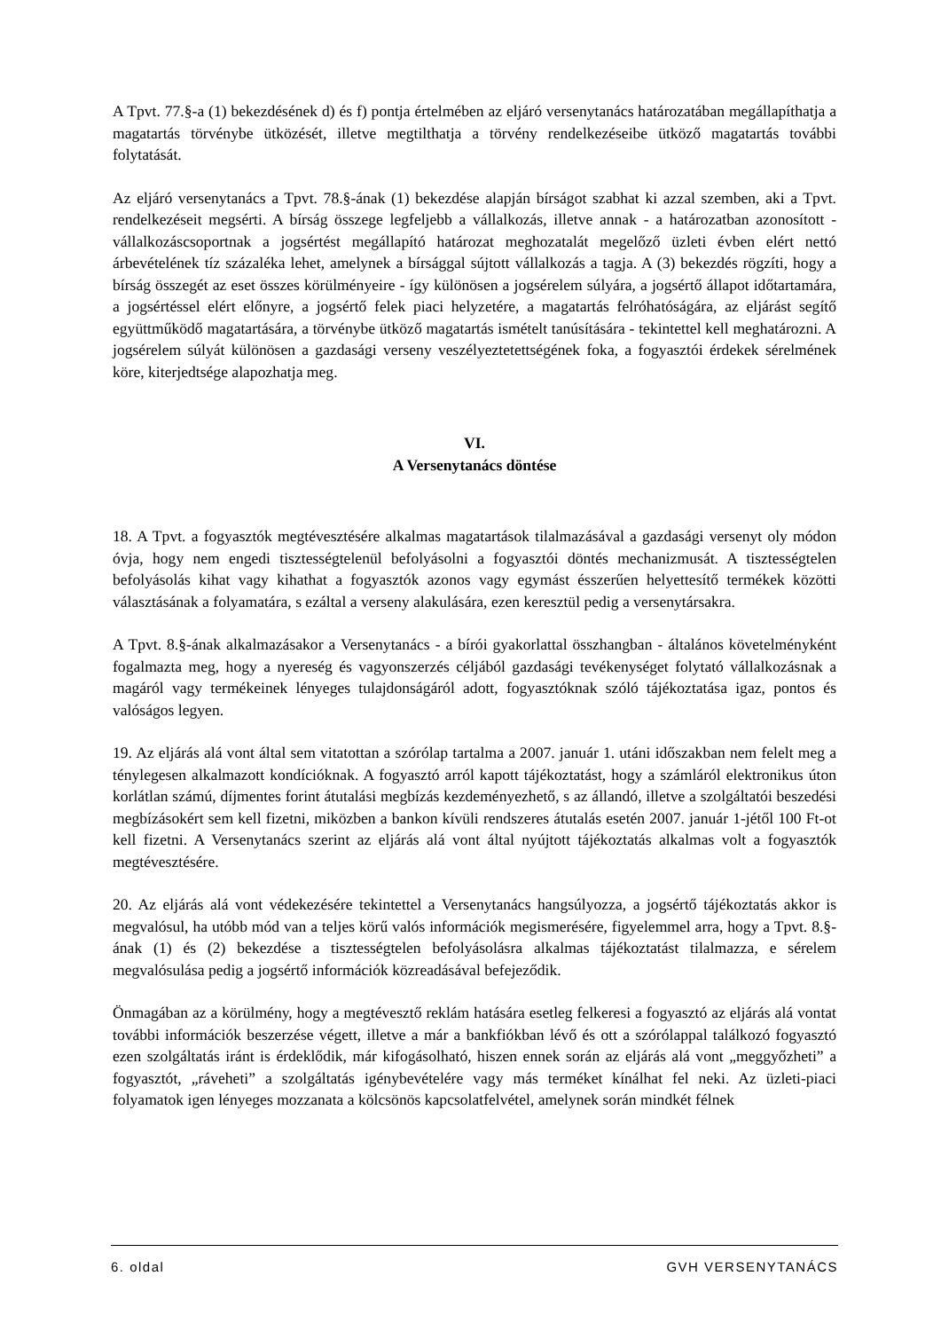A Tpvt. 77.§-a (1) bekezdésének d) és f) pontja értelmében az eljáró versenytanács határozatában megállapíthatja a magatartás törvénybe ütközését, illetve megtilthatja a törvény rendelkezéseibe ütköző magatartás további folytatását.
Az eljáró versenytanács a Tpvt. 78.§-ának (1) bekezdése alapján bírságot szabhat ki azzal szemben, aki a Tpvt. rendelkezéseit megsérti. A bírság összege legfeljebb a vállalkozás, illetve annak - a határozatban azonosított - vállalkozáscsoportnak a jogsértést megállapító határozat meghozatalát megelőző üzleti évben elért nettó árbevételének tíz százaléka lehet, amelynek a bírsággal sújtott vállalkozás a tagja. A (3) bekezdés rögzíti, hogy a bírság összegét az eset összes körülményeire - így különösen a jogsérelem súlyára, a jogsértő állapot időtartamára, a jogsértéssel elért előnyre, a jogsértő felek piaci helyzetére, a magatartás felróhatóságára, az eljárást segítő együttműködő magatartására, a törvénybe ütköző magatartás ismételt tanúsítására - tekintettel kell meghatározni. A jogsérelem súlyát különösen a gazdasági verseny veszélyeztetettségének foka, a fogyasztói érdekek sérelmének köre, kiterjedtsége alapozhatja meg.
VI.
A Versenytanács döntése
18. A Tpvt. a fogyasztók megtévesztésére alkalmas magatartások tilalmazásával a gazdasági versenyt oly módon óvja, hogy nem engedi tisztességtelenül befolyásolni a fogyasztói döntés mechanizmusát. A tisztességtelen befolyásolás kihat vagy kihathat a fogyasztók azonos vagy egymást ésszerűen helyettesítő termékek közötti választásának a folyamatára, s ezáltal a verseny alakulására, ezen keresztül pedig a versenytársakra.
A Tpvt. 8.§-ának alkalmazásakor a Versenytanács - a bírói gyakorlattal összhangban - általános követelményként fogalmazta meg, hogy a nyereség és vagyonszerzés céljából gazdasági tevékenységet folytató vállalkozásnak a magáról vagy termékeinek lényeges tulajdonságáról adott, fogyasztóknak szóló tájékoztatása igaz, pontos és valóságos legyen.
19. Az eljárás alá vont által sem vitatottan a szórólap tartalma a 2007. január 1. utáni időszakban nem felelt meg a ténylegesen alkalmazott kondícióknak. A fogyasztó arról kapott tájékoztatást, hogy a számláról elektronikus úton korlátlan számú, díjmentes forint átutalási megbízás kezdeményezhető, s az állandó, illetve a szolgáltatói beszedési megbízásokért sem kell fizetni, miközben a bankon kívüli rendszeres átutalás esetén 2007. január 1-jétől 100 Ft-ot kell fizetni. A Versenytanács szerint az eljárás alá vont által nyújtott tájékoztatás alkalmas volt a fogyasztók megtévesztésére.
20. Az eljárás alá vont védekezésére tekintettel a Versenytanács hangsúlyozza, a jogsértő tájékoztatás akkor is megvalósul, ha utóbb mód van a teljes körű valós információk megismerésére, figyelemmel arra, hogy a Tpvt. 8.§-ának (1) és (2) bekezdése a tisztességtelen befolyásolásra alkalmas tájékoztatást tilalmazza, e sérelem megvalósulása pedig a jogsértő információk közreadásával befejeződik.
Önmagában az a körülmény, hogy a megtévesztő reklám hatására esetleg felkeresi a fogyasztó az eljárás alá vontat további információk beszerzése végett, illetve a már a bankfiókban lévő és ott a szórólappal találkozó fogyasztó ezen szolgáltatás iránt is érdeklődik, már kifogásolható, hiszen ennek során az eljárás alá vont „meggyőzheti” a fogyasztót, „ráveheti” a szolgáltatás igénybevételére vagy más terméket kínálhat fel neki. Az üzleti-piaci folyamatok igen lényeges mozzanata a kölcsönös kapcsolatfelvétel, amelynek során mindkét félnek
6. oldal GVH VERSENYTANÁCS